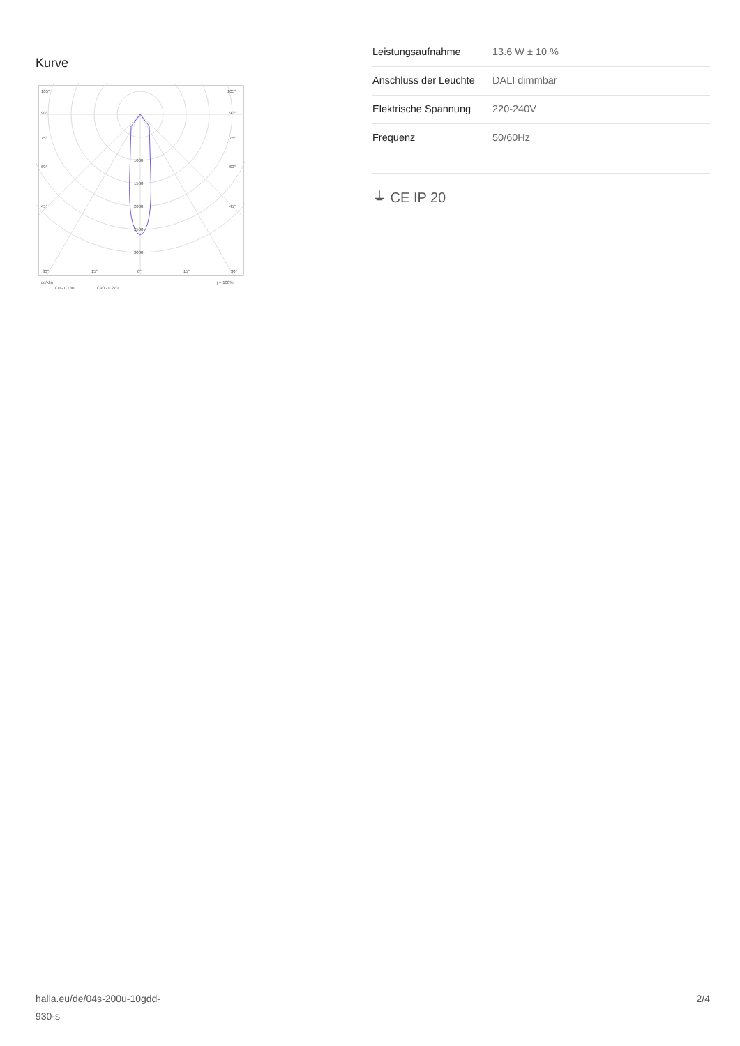Kurve
105°
105°
90°
90°
75°
75°
60°
60°
45°
45°
1000
1500
2000
2500
3000
30°
15°
0°
15°
30°
cd/klm
η = 100%
C0 - C180
C90 - C270
| Leistungsaufnahme | 13.6 W ± 10 % |
| Anschluss der Leuchte | DALI dimmbar |
| Elektrische Spannung | 220-240V |
| Frequenz | 50/60Hz |
⏚ CE IP 20
halla.eu/de/04s-200u-10gdd-
930-s
2/4